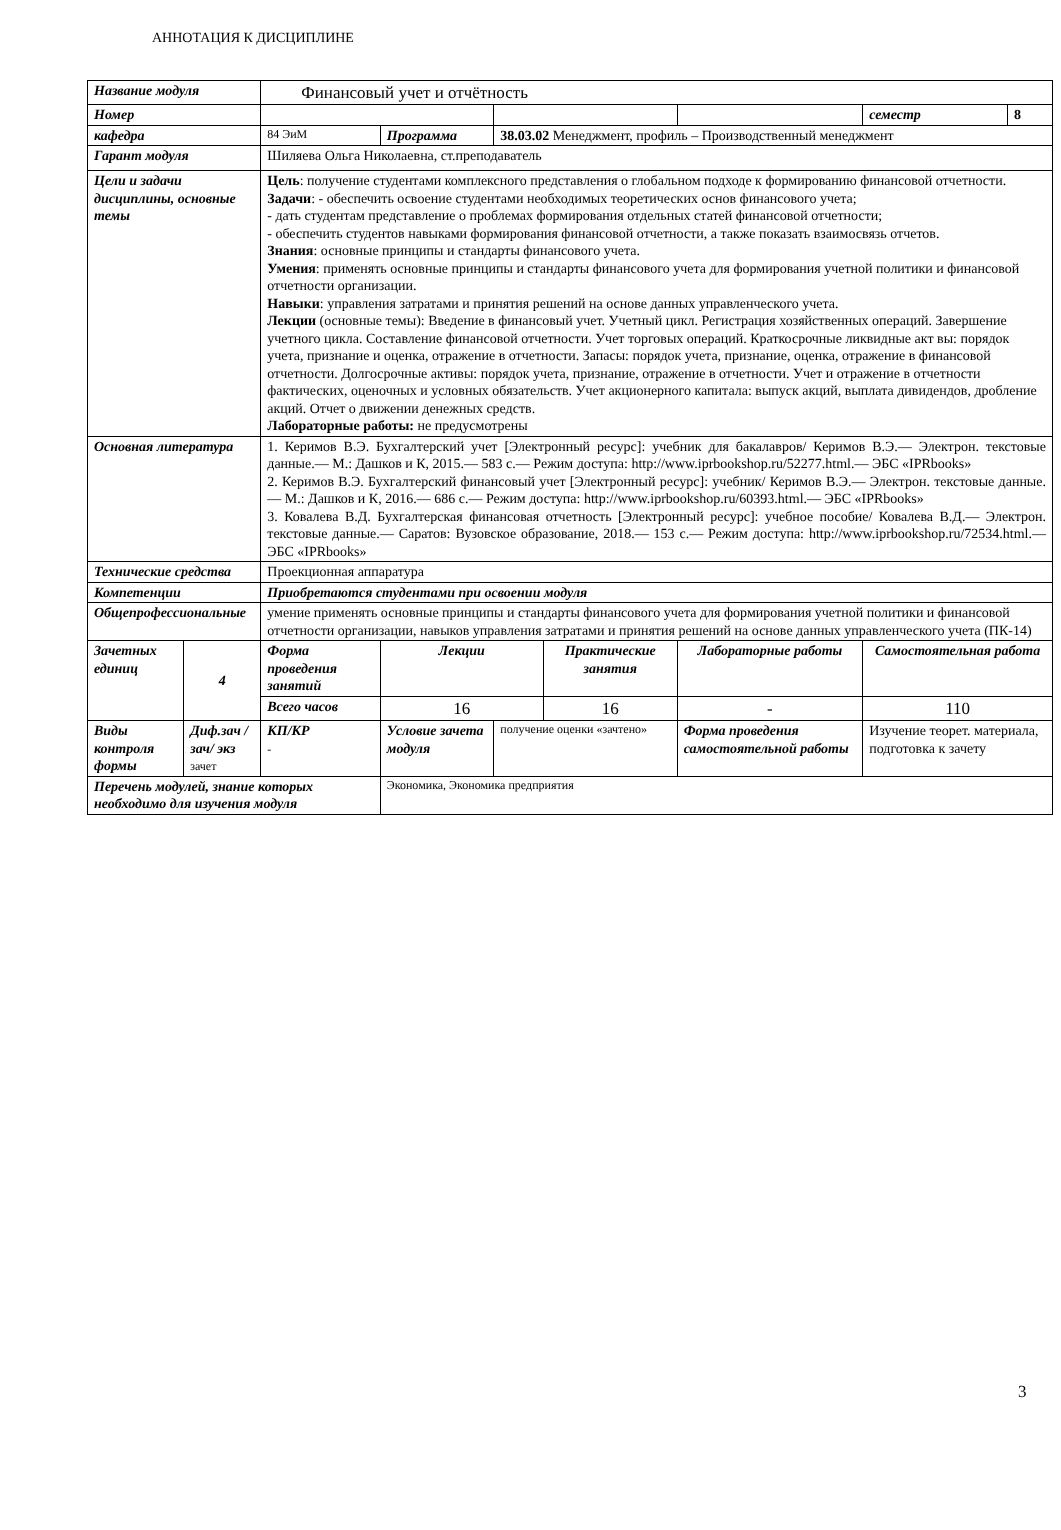АННОТАЦИЯ К ДИСЦИПЛИНЕ
| Название модуля | | Финансовый учет и отчётность | | | | | | | |
| Номер | | | | | | | | семестр | 8 |
| кафедра | | 84 ЭиМ | Программа | 38.03.02 Менеджмент, профиль – Производственный менеджмент | | | | | |
| Гарант модуля | | Шиляева Ольга Николаевна, ст.преподаватель | | | | | | | |
| Цели и задачи дисциплины, основные темы | | Цель : получение студентами комплексного представления о глобальном подходе к формированию финансовой отчетности. Задачи : - обеспечить освоение студентами необходимых теоретических основ финансового учета; - дать студентам представление о проблемах формирования отдельных статей финансовой отчетности; - обеспечить студентов навыками формирования финансовой отчетности, а также показать взаимосвязь отчетов. Знания : основные принципы и стандарты финансового учета. Умения : применять основные принципы и стандарты финансового учета для формирования учетной политики и финансовой отчетности организации. Навыки : управления затратами и принятия решений на основе данных управленческого учета. Лекции (основные темы): Введение в финансовый учет. Учетный цикл. Регистрация хозяйственных операций. Завершение учетного цикла. Составление финансовой отчетности. Учет торговых операций. Краткосрочные ликвидные акт вы: порядок учета, признание и оценка, отражение в отчетности. Запасы: порядок учета, признание, оценка, отражение в финансовой отчетности. Долгосрочные активы: порядок учета, признание, отражение в отчетности. Учет и отражение в отчетности фактических, оценочных и условных обязательств. Учет акционерного капитала: выпуск акций, выплата дивидендов, дробление акций. Отчет о движении денежных средств. Лабораторные работы: не предусмотрены | | | | | | | |
| Основная литература | | 1. Керимов В.Э. Бухгалтерский учет [Электронный ресурс]: учебник для бакалавров/ Керимов В.Э.— Электрон. текстовые данные.— М.: Дашков и К, 2015.— 583 с.— Режим доступа: http://www.iprbookshop.ru/52277.html.— ЭБС «IPRbooks» 2. Керимов В.Э. Бухгалтерский финансовый учет [Электронный ресурс]: учебник/ Керимов В.Э.— Электрон. текстовые данные.— М.: Дашков и К, 2016.— 686 с.— Режим доступа: http://www.iprbookshop.ru/60393.html.— ЭБС «IPRbooks» 3. Ковалева В.Д. Бухгалтерская финансовая отчетность [Электронный ресурс]: учебное пособие/ Ковалева В.Д.— Электрон. текстовые данные.— Саратов: Вузовское образование, 2018.— 153 с.— Режим доступа: http://www.iprbookshop.ru/72534.html.— ЭБС «IPRbooks» | | | | | | | |
| Технические средства | | Проекционная аппаратура | | | | | | | |
| Компетенции | | Приобретаются студентами при освоении модуля | | | | | | | |
| Общепрофессиональные | | умение применять основные принципы и стандарты финансового учета для формирования учетной политики и финансовой отчетности организации, навыков управления затратами и принятия решений на основе данных управленческого учета (ПК-14) | | | | | | | |
| Зачетных единиц | 4 | Форма проведения занятий | Лекции | | Практические занятия | | Лабораторные работы | Самостоятельная работа | |
| | | Всего часов | 16 | | 16 | | - | 110 | |
| Виды контроля формы | Диф.зач /зач/ экз зачет | КП/КР - | Условие зачета модуля | получение оценки «зачтено» | | Форма проведения самостоятельной работы | | Изучение теорет. материала, подготовка к зачету | |
| Перечень модулей, знание которых необходимо для изучения модуля | | | Экономика, Экономика предприятия | | | | | | |
3